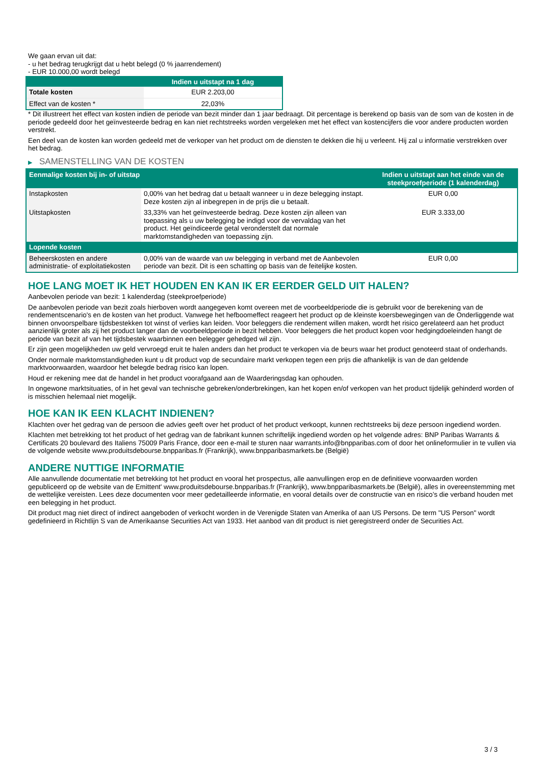We gaan ervan uit dat:
- u het bedrag terugkrijgt dat u hebt belegd (0 % jaarrendement)
- EUR 10.000,00 wordt belegd
| | Indien u uitstapt na 1 dag |
| --- | --- |
| Totale kosten | EUR 2.203,00 |
| Effect van de kosten * | 22,03% |
* Dit illustreert het effect van kosten indien de periode van bezit minder dan 1 jaar bedraagt. Dit percentage is berekend op basis van de som van de kosten in de periode gedeeld door het geïnvesteerde bedrag en kan niet rechtstreeks worden vergeleken met het effect van kostencijfers die voor andere producten worden verstrekt.
Een deel van de kosten kan worden gedeeld met de verkoper van het product om de diensten te dekken die hij u verleent. Hij zal u informatie verstrekken over het bedrag.
▶ SAMENSTELLING VAN DE KOSTEN
| Eenmalige kosten bij in- of uitstap | | Indien u uitstapt aan het einde van de steekproefperiode (1 kalenderdag) |
| --- | --- | --- |
| Instapkosten | 0,00% van het bedrag dat u betaalt wanneer u in deze belegging instapt. Deze kosten zijn al inbegrepen in de prijs die u betaalt. | EUR 0,00 |
| Uitstapkosten | 33,33% van het geïnvesteerde bedrag. Deze kosten zijn alleen van toepassing als u uw belegging be indigd voor de vervaldag van het product. Het geïndiceerde getal veronderstelt dat normale marktomstandigheden van toepassing zijn. | EUR 3.333,00 |
| Lopende kosten | | |
| Beheerskosten en andere administratie- of exploitatiekosten | 0,00% van de waarde van uw belegging in verband met de Aanbevolen periode van bezit. Dit is een schatting op basis van de feitelijke kosten. | EUR 0,00 |
HOE LANG MOET IK HET HOUDEN EN KAN IK ER EERDER GELD UIT HALEN?
Aanbevolen periode van bezit: 1 kalenderdag (steekproefperiode)
De aanbevolen periode van bezit zoals hierboven wordt aangegeven komt overeen met de voorbeeldperiode die is gebruikt voor de berekening van de rendementscenario's en de kosten van het product. Vanwege het hefboomeffect reageert het product op de kleinste koersbewegingen van de Onderliggende wat binnen onvoorspelbare tijdsbestekken tot winst of verlies kan leiden. Voor beleggers die rendement willen maken, wordt het risico gerelateerd aan het product aanzienlijk groter als zij het product langer dan de voorbeeldperiode in bezit hebben. Voor beleggers die het product kopen voor hedgingdoeleinden hangt de periode van bezit af van het tijdsbestek waarbinnen een belegger gehedged wil zijn.
Er zijn geen mogelijkheden uw geld vervroegd eruit te halen anders dan het product te verkopen via de beurs waar het product genoteerd staat of onderhands.
Onder normale marktomstandigheden kunt u dit product vop de secundaire markt verkopen tegen een prijs die afhankelijk is van de dan geldende marktvoorwaarden, waardoor het belegde bedrag risico kan lopen.
Houd er rekening mee dat de handel in het product voorafgaand aan de Waarderingsdag kan ophouden.
In ongewone marktsituaties, of in het geval van technische gebreken/onderbrekingen, kan het kopen en/of verkopen van het product tijdelijk gehinderd worden of is misschien helemaal niet mogelijk.
HOE KAN IK EEN KLACHT INDIENEN?
Klachten over het gedrag van de persoon die advies geeft over het product of het product verkoopt, kunnen rechtstreeks bij deze persoon ingediend worden.
Klachten met betrekking tot het product of het gedrag van de fabrikant kunnen schriftelijk ingediend worden op het volgende adres: BNP Paribas Warrants & Certificats 20 boulevard des Italiens 75009 Paris France, door een e-mail te sturen naar warrants.info@bnpparibas.com of door het onlineformulier in te vullen via de volgende website www.produitsdebourse.bnpparibas.fr (Frankrijk), www.bnpparibasmarkets.be (België)
ANDERE NUTTIGE INFORMATIE
Alle aanvullende documentatie met betrekking tot het product en vooral het prospectus, alle aanvullingen erop en de definitieve voorwaarden worden gepubliceerd op de website van de Emittent' www.produitsdebourse.bnpparibas.fr (Frankrijk), www.bnpparibasmarkets.be (België), alles in overeenstemming met de wettelijke vereisten. Lees deze documenten voor meer gedetailleerde informatie, en vooral details over de constructie van en risico’s die verband houden met een belegging in het product.
Dit product mag niet direct of indirect aangeboden of verkocht worden in de Verenigde Staten van Amerika of aan US Persons. De term "US Person" wordt gedefinieerd in Richtlijn S van de Amerikaanse Securities Act van 1933. Het aanbod van dit product is niet geregistreerd onder de Securities Act.
3 / 3